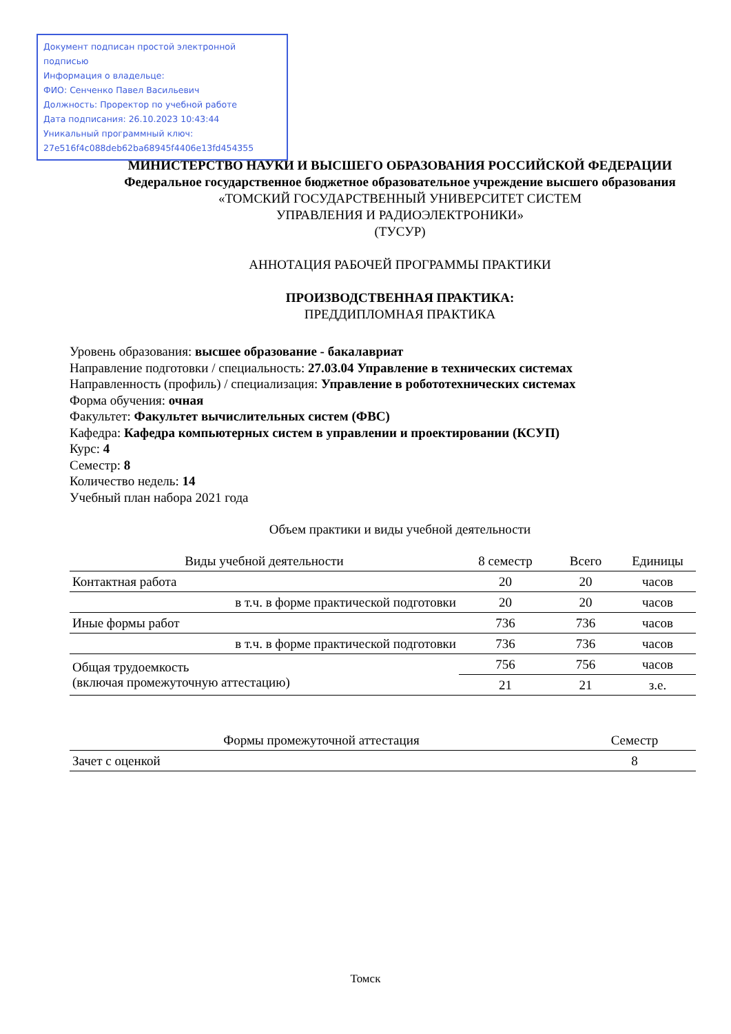Документ подписан простой электронной подписью
Информация о владельце:
ФИО: Сенченко Павел Васильевич
Должность: Проректор по учебной работе
Дата подписания: 26.10.2023 10:43:44
Уникальный программный ключ:
27e516f4c088deb62ba68945f4406e13fd454355
МИНИСТЕРСТВО НАУКИ И ВЫСШЕГО ОБРАЗОВАНИЯ РОССИЙСКОЙ ФЕДЕРАЦИИ
Федеральное государственное бюджетное образовательное учреждение высшего образования
«ТОМСКИЙ ГОСУДАРСТВЕННЫЙ УНИВЕРСИТЕТ СИСТЕМ
УПРАВЛЕНИЯ И РАДИОЭЛЕКТРОНИКИ»
(ТУСУР)
АННОТАЦИЯ РАБОЧЕЙ ПРОГРАММЫ ПРАКТИКИ
ПРОИЗВОДСТВЕННАЯ ПРАКТИКА:
ПРЕДДИПЛОМНАЯ ПРАКТИКА
Уровень образования: высшее образование - бакалавриат
Направление подготовки / специальность: 27.03.04 Управление в технических системах
Направленность (профиль) / специализация: Управление в робототехнических системах
Форма обучения: очная
Факультет: Факультет вычислительных систем (ФВС)
Кафедра: Кафедра компьютерных систем в управлении и проектировании (КСУП)
Курс: 4
Семестр: 8
Количество недель: 14
Учебный план набора 2021 года
Объем практики и виды учебной деятельности
| Виды учебной деятельности | 8 семестр | Всего | Единицы |
| --- | --- | --- | --- |
| Контактная работа | 20 | 20 | часов |
| в т.ч. в форме практической подготовки | 20 | 20 | часов |
| Иные формы работ | 736 | 736 | часов |
| в т.ч. в форме практической подготовки | 736 | 736 | часов |
| Общая трудоемкость (включая промежуточную аттестацию) | 756 | 756 | часов |
| | 21 | 21 | з.е. |
| Формы промежуточной аттестация | Семестр |
| --- | --- |
| Зачет с оценкой | 8 |
Томск